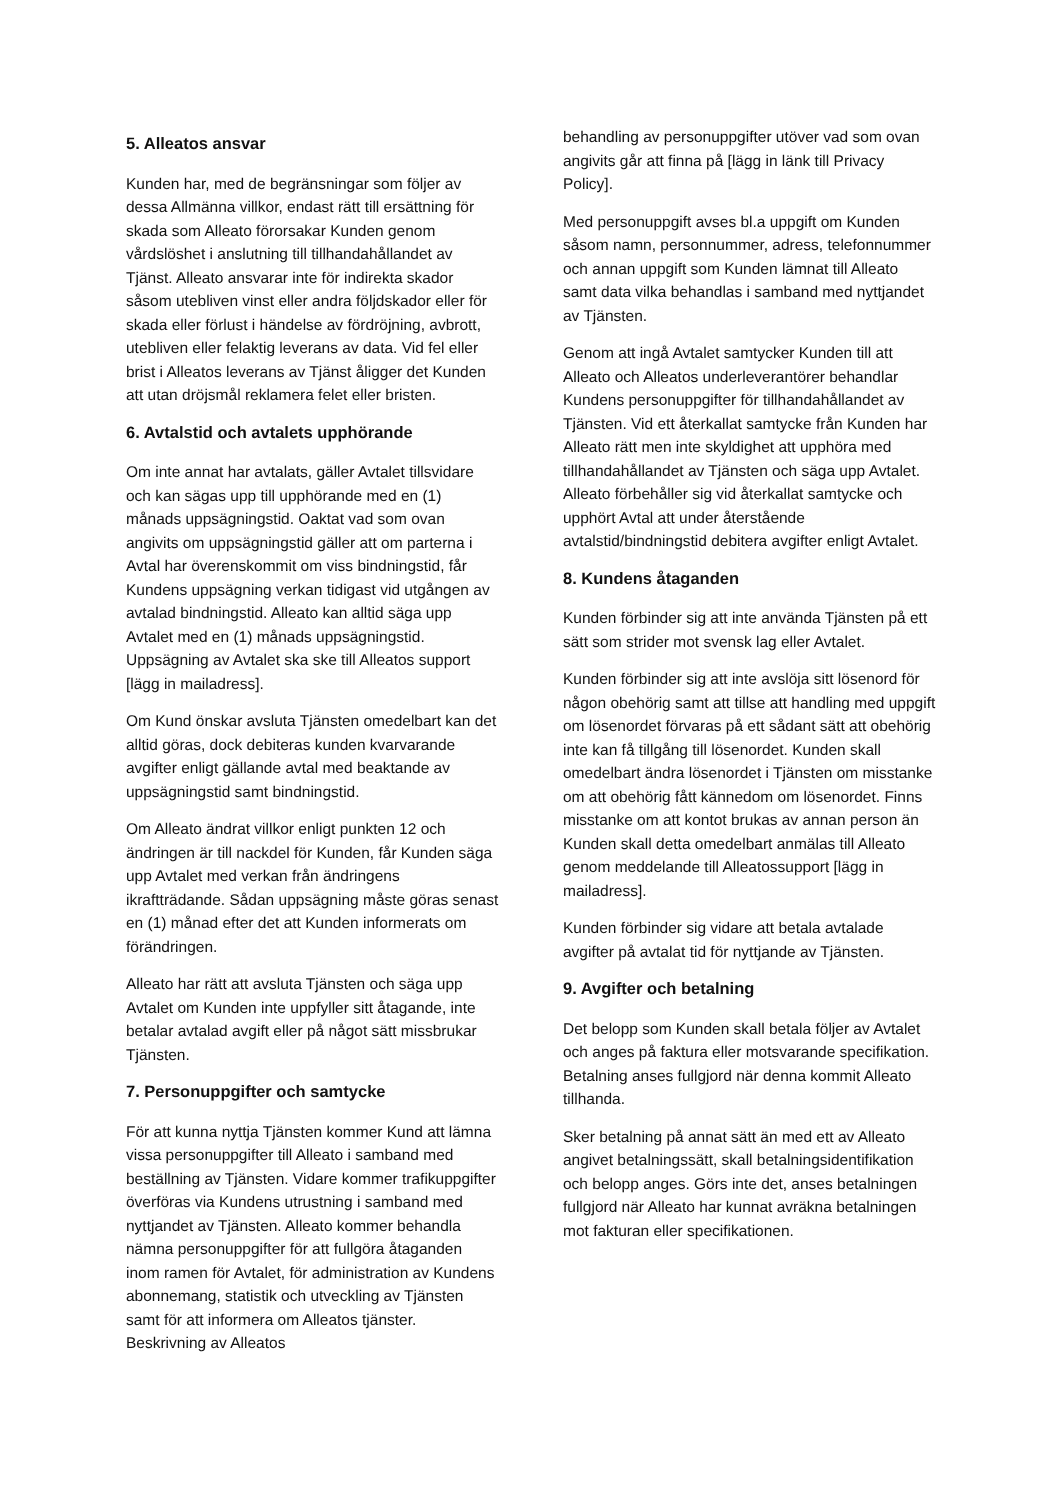5. Alleatos ansvar
Kunden har, med de begränsningar som följer av dessa Allmänna villkor, endast rätt till ersättning för skada som Alleato förorsakar Kunden genom vårdslöshet i anslutning till tillhandahållandet av Tjänst. Alleato ansvarar inte för indirekta skador såsom utebliven vinst eller andra följdskador eller för skada eller förlust i händelse av fördröjning, avbrott, utebliven eller felaktig leverans av data. Vid fel eller brist i Alleatos leverans av Tjänst åligger det Kunden att utan dröjsmål reklamera felet eller bristen.
6. Avtalstid och avtalets upphörande
Om inte annat har avtalats, gäller Avtalet tillsvidare och kan sägas upp till upphörande med en (1) månads uppsägningstid. Oaktat vad som ovan angivits om uppsägningstid gäller att om parterna i Avtal har överenskommit om viss bindningstid, får Kundens uppsägning verkan tidigast vid utgången av avtalad bindningstid. Alleato kan alltid säga upp Avtalet med en (1) månads uppsägningstid. Uppsägning av Avtalet ska ske till Alleatos support [lägg in mailadress].
Om Kund önskar avsluta Tjänsten omedelbart kan det alltid göras, dock debiteras kunden kvarvarande avgifter enligt gällande avtal med beaktande av uppsägningstid samt bindningstid.
Om Alleato ändrat villkor enligt punkten 12 och ändringen är till nackdel för Kunden, får Kunden säga upp Avtalet med verkan från ändringens ikraftträdande. Sådan uppsägning måste göras senast en (1) månad efter det att Kunden informerats om förändringen.
Alleato har rätt att avsluta Tjänsten och säga upp Avtalet om Kunden inte uppfyller sitt åtagande, inte betalar avtalad avgift eller på något sätt missbrukar Tjänsten.
7. Personuppgifter och samtycke
För att kunna nyttja Tjänsten kommer Kund att lämna vissa personuppgifter till Alleato i samband med beställning av Tjänsten. Vidare kommer trafikuppgifter överföras via Kundens utrustning i samband med nyttjandet av Tjänsten. Alleato kommer behandla nämna personuppgifter för att fullgöra åtaganden inom ramen för Avtalet, för administration av Kundens abonnemang, statistik och utveckling av Tjänsten samt för att informera om Alleatos tjänster. Beskrivning av Alleatos
behandling av personuppgifter utöver vad som ovan angivits går att finna på [lägg in länk till Privacy Policy].
Med personuppgift avses bl.a uppgift om Kunden såsom namn, personnummer, adress, telefonnummer och annan uppgift som Kunden lämnat till Alleato samt data vilka behandlas i samband med nyttjandet av Tjänsten.
Genom att ingå Avtalet samtycker Kunden till att Alleato och Alleatos underleverantörer behandlar Kundens personuppgifter för tillhandahållandet av Tjänsten. Vid ett återkallat samtycke från Kunden har Alleato rätt men inte skyldighet att upphöra med tillhandahållandet av Tjänsten och säga upp Avtalet. Alleato förbehåller sig vid återkallat samtycke och upphört Avtal att under återstående avtalstid/bindningstid debitera avgifter enligt Avtalet.
8. Kundens åtaganden
Kunden förbinder sig att inte använda Tjänsten på ett sätt som strider mot svensk lag eller Avtalet.
Kunden förbinder sig att inte avslöja sitt lösenord för någon obehörig samt att tillse att handling med uppgift om lösenordet förvaras på ett sådant sätt att obehörig inte kan få tillgång till lösenordet. Kunden skall omedelbart ändra lösenordet i Tjänsten om misstanke om att obehörig fått kännedom om lösenordet. Finns misstanke om att kontot brukas av annan person än Kunden skall detta omedelbart anmälas till Alleato genom meddelande till Alleatossupport [lägg in mailadress].
Kunden förbinder sig vidare att betala avtalade avgifter på avtalat tid för nyttjande av Tjänsten.
9. Avgifter och betalning
Det belopp som Kunden skall betala följer av Avtalet och anges på faktura eller motsvarande specifikation. Betalning anses fullgjord när denna kommit Alleato tillhanda.
Sker betalning på annat sätt än med ett av Alleato angivet betalningssätt, skall betalningsidentifikation och belopp anges. Görs inte det, anses betalningen fullgjord när Alleato har kunnat avräkna betalningen mot fakturan eller specifikationen.